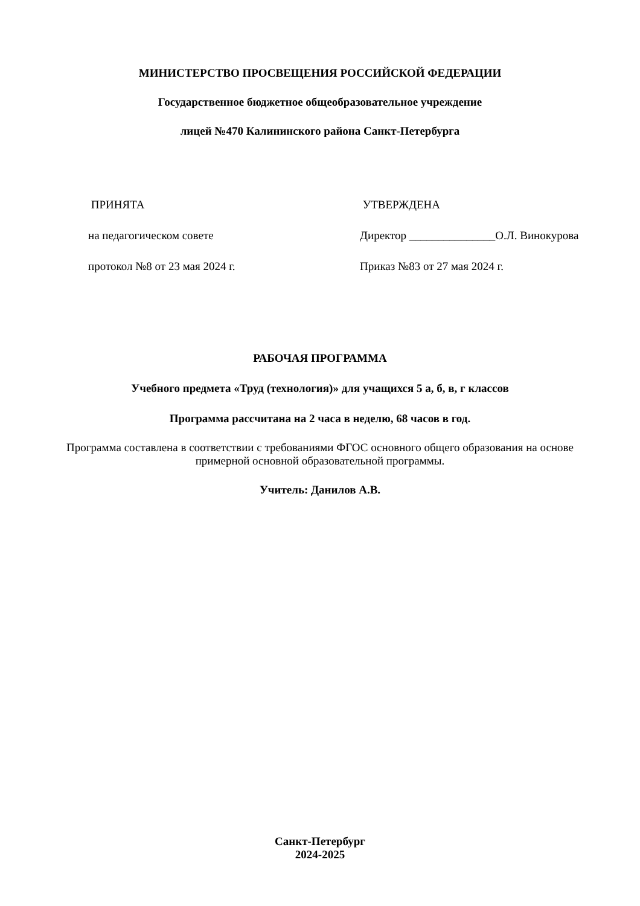МИНИСТЕРСТВО ПРОСВЕЩЕНИЯ РОССИЙСКОЙ ФЕДЕРАЦИИ
Государственное бюджетное общеобразовательное учреждение
лицей №470 Калининского района Санкт-Петербурга
ПРИНЯТА УТВЕРЖДЕНА
на педагогическом совете Директор _______________О.Л. Винокурова
протокол №8 от 23 мая 2024 г. Приказ №83 от 27 мая 2024 г.
РАБОЧАЯ ПРОГРАММА
Учебного предмета «Труд (технология)» для учащихся 5 а, б, в, г классов
Программа рассчитана на 2 часа в неделю, 68 часов в год.
Программа составлена в соответствии с требованиями ФГОС основного общего образования на основе примерной основной образовательной программы.
Учитель: Данилов А.В.
Санкт-Петербург
2024-2025